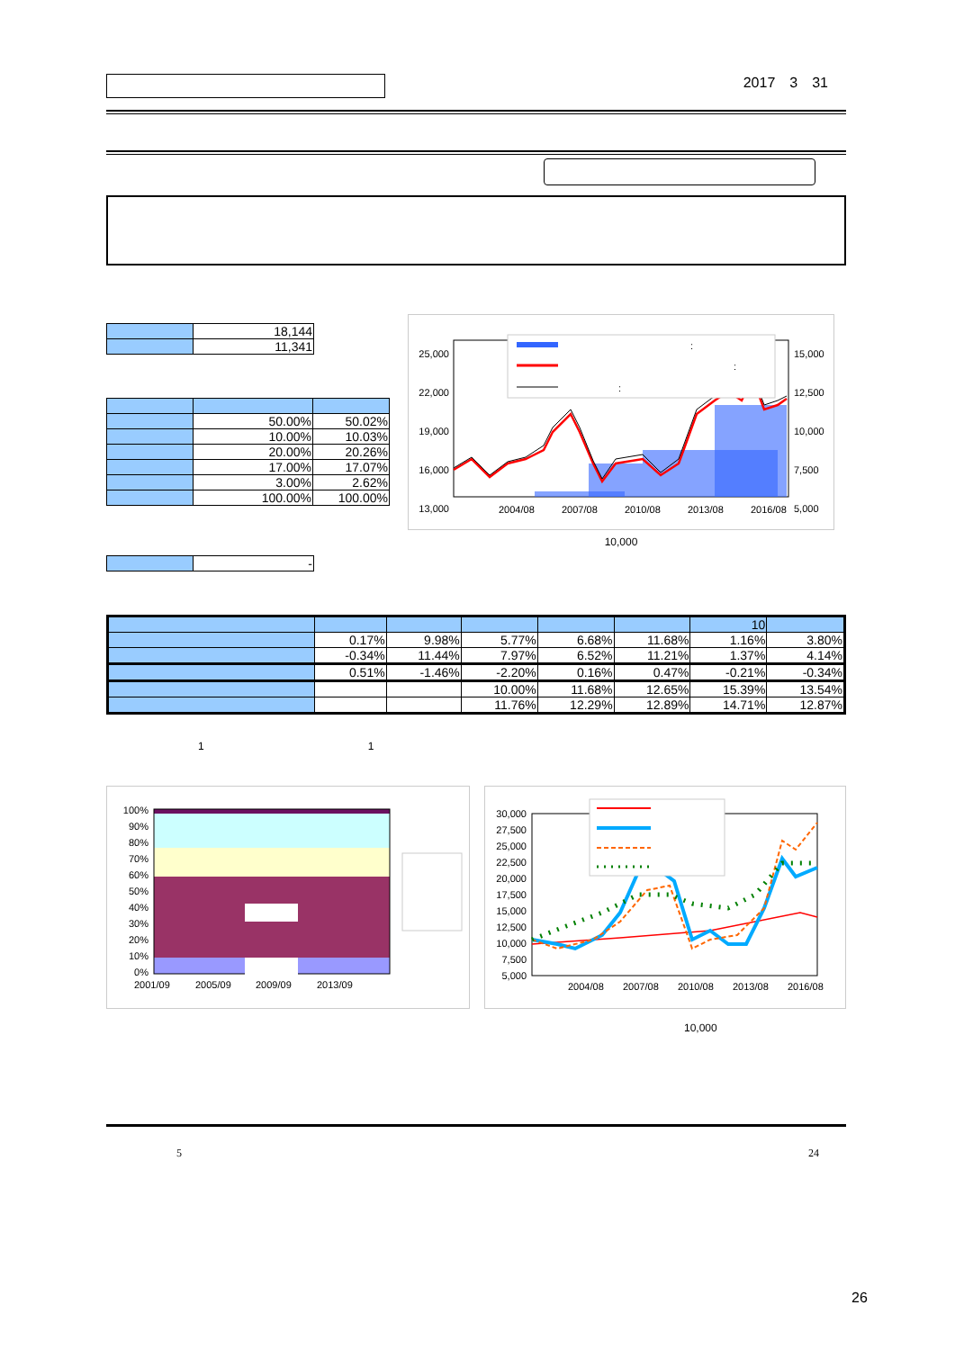2017　3　31
| | 18,144 |
| | 11,341 |
| | 50.00% | 50.02% |
| | 10.00% | 10.03% |
| | 20.00% | 20.26% |
| | 17.00% | 17.07% |
| | 3.00% | 2.62% |
| | 100.00% | 100.00% |
| | - |
:
:
:
25,000
22,000
19,000
16,000
13,000
15,000
12,500
10,000
7,500
5,000
2004/08
2007/08
2010/08
2013/08
2016/08
10,000
| | | | | | | 10 | |
| --- | --- | --- | --- | --- | --- | --- | --- |
| | 0.17% | 9.98% | 5.77% | 6.68% | 11.68% | 1.16% | 3.80% |
| | -0.34% | 11.44% | 7.97% | 6.52% | 11.21% | 1.37% | 4.14% |
| | 0.51% | -1.46% | -2.20% | 0.16% | 0.47% | -0.21% | -0.34% |
| | | | 10.00% | 11.68% | 12.65% | 15.39% | 13.54% |
| | | | 11.76% | 12.29% | 12.89% | 14.71% | 12.87% |
1 1
100%
90%
80%
70%
60%
50%
40%
30%
20%
10%
0%
2001/09
2005/09
2009/09
2013/09
30,000
27,500
25,000
22,500
20,000
17,500
15,000
12,500
10,000
7,500
5,000
2004/08
2007/08
2010/08
2013/08
2016/08
10,000
5 24
26